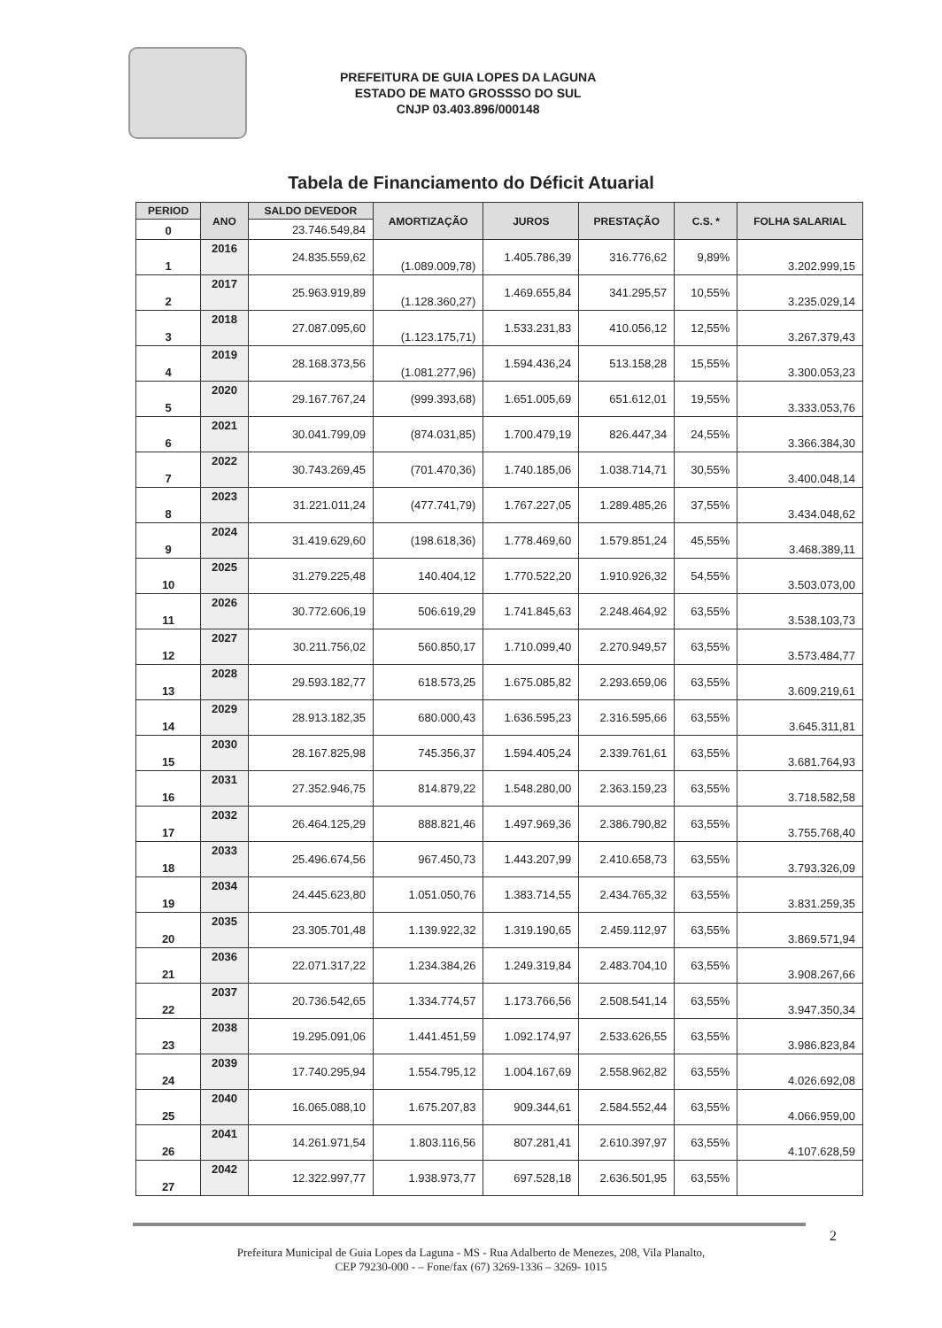PREFEITURA DE GUIA LOPES DA LAGUNA
ESTADO DE MATO GROSSSO DO SUL
CNJP 03.403.896/000148
Tabela de Financiamento do Déficit Atuarial
| PERIOD | ANO | SALDO DEVEDOR | AMORTIZAÇÃO | JUROS | PRESTAÇÃO | C.S. * | FOLHA SALARIAL |
| --- | --- | --- | --- | --- | --- | --- | --- |
| 0 | | 23.746.549,84 | | | | | |
| 1 | 2016 | 24.835.559,62 | (1.089.009,78) | 1.405.786,39 | 316.776,62 | 9,89% | 3.202.999,15 |
| 2 | 2017 | 25.963.919,89 | (1.128.360,27) | 1.469.655,84 | 341.295,57 | 10,55% | 3.235.029,14 |
| 3 | 2018 | 27.087.095,60 | (1.123.175,71) | 1.533.231,83 | 410.056,12 | 12,55% | 3.267.379,43 |
| 4 | 2019 | 28.168.373,56 | (1.081.277,96) | 1.594.436,24 | 513.158,28 | 15,55% | 3.300.053,23 |
| 5 | 2020 | 29.167.767,24 | (999.393,68) | 1.651.005,69 | 651.612,01 | 19,55% | 3.333.053,76 |
| 6 | 2021 | 30.041.799,09 | (874.031,85) | 1.700.479,19 | 826.447,34 | 24,55% | 3.366.384,30 |
| 7 | 2022 | 30.743.269,45 | (701.470,36) | 1.740.185,06 | 1.038.714,71 | 30,55% | 3.400.048,14 |
| 8 | 2023 | 31.221.011,24 | (477.741,79) | 1.767.227,05 | 1.289.485,26 | 37,55% | 3.434.048,62 |
| 9 | 2024 | 31.419.629,60 | (198.618,36) | 1.778.469,60 | 1.579.851,24 | 45,55% | 3.468.389,11 |
| 10 | 2025 | 31.279.225,48 | 140.404,12 | 1.770.522,20 | 1.910.926,32 | 54,55% | 3.503.073,00 |
| 11 | 2026 | 30.772.606,19 | 506.619,29 | 1.741.845,63 | 2.248.464,92 | 63,55% | 3.538.103,73 |
| 12 | 2027 | 30.211.756,02 | 560.850,17 | 1.710.099,40 | 2.270.949,57 | 63,55% | 3.573.484,77 |
| 13 | 2028 | 29.593.182,77 | 618.573,25 | 1.675.085,82 | 2.293.659,06 | 63,55% | 3.609.219,61 |
| 14 | 2029 | 28.913.182,35 | 680.000,43 | 1.636.595,23 | 2.316.595,66 | 63,55% | 3.645.311,81 |
| 15 | 2030 | 28.167.825,98 | 745.356,37 | 1.594.405,24 | 2.339.761,61 | 63,55% | 3.681.764,93 |
| 16 | 2031 | 27.352.946,75 | 814.879,22 | 1.548.280,00 | 2.363.159,23 | 63,55% | 3.718.582,58 |
| 17 | 2032 | 26.464.125,29 | 888.821,46 | 1.497.969,36 | 2.386.790,82 | 63,55% | 3.755.768,40 |
| 18 | 2033 | 25.496.674,56 | 967.450,73 | 1.443.207,99 | 2.410.658,73 | 63,55% | 3.793.326,09 |
| 19 | 2034 | 24.445.623,80 | 1.051.050,76 | 1.383.714,55 | 2.434.765,32 | 63,55% | 3.831.259,35 |
| 20 | 2035 | 23.305.701,48 | 1.139.922,32 | 1.319.190,65 | 2.459.112,97 | 63,55% | 3.869.571,94 |
| 21 | 2036 | 22.071.317,22 | 1.234.384,26 | 1.249.319,84 | 2.483.704,10 | 63,55% | 3.908.267,66 |
| 22 | 2037 | 20.736.542,65 | 1.334.774,57 | 1.173.766,56 | 2.508.541,14 | 63,55% | 3.947.350,34 |
| 23 | 2038 | 19.295.091,06 | 1.441.451,59 | 1.092.174,97 | 2.533.626,55 | 63,55% | 3.986.823,84 |
| 24 | 2039 | 17.740.295,94 | 1.554.795,12 | 1.004.167,69 | 2.558.962,82 | 63,55% | 4.026.692,08 |
| 25 | 2040 | 16.065.088,10 | 1.675.207,83 | 909.344,61 | 2.584.552,44 | 63,55% | 4.066.959,00 |
| 26 | 2041 | 14.261.971,54 | 1.803.116,56 | 807.281,41 | 2.610.397,97 | 63,55% | 4.107.628,59 |
| 27 | 2042 | 12.322.997,77 | 1.938.973,77 | 697.528,18 | 2.636.501,95 | 63,55% | |
2
Prefeitura Municipal de Guia Lopes da Laguna - MS - Rua Adalberto de Menezes, 208, Vila Planalto,
CEP 79230-000 - – Fone/fax (67) 3269-1336 – 3269- 1015